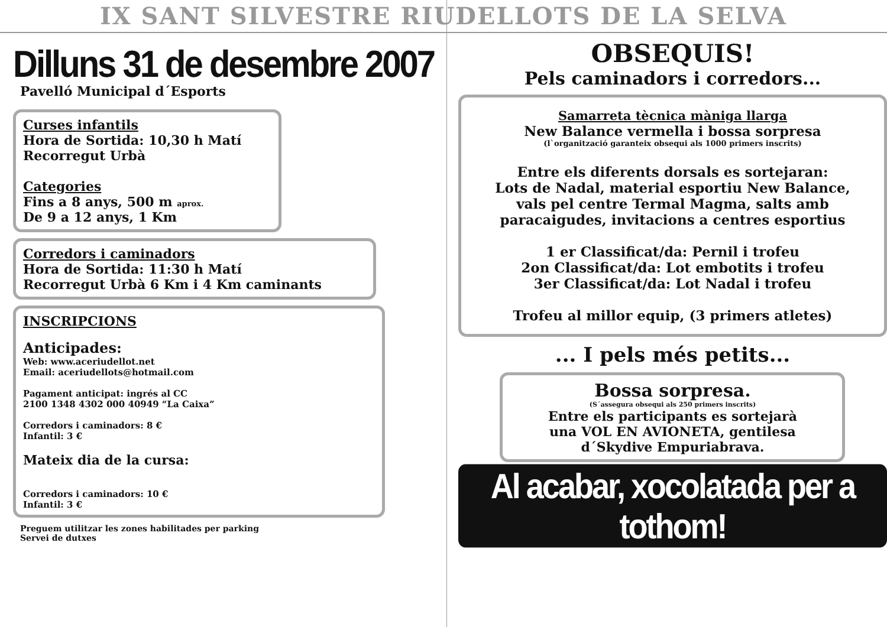IX SANT SILVESTRE RIUDELLOTS DE LA SELVA
Dilluns 31 de desembre 2007
Pavelló Municipal d´Esports
Curses infantils
Hora de Sortida: 10,30 h Matí
Recorregut Urbà
Categories
Fins a 8 anys, 500 m aprox.
De 9 a 12 anys, 1 Km
Corredors i caminadors
Hora de Sortida: 11:30 h Matí
Recorregut Urbà 6 Km i 4 Km caminants
INSCRIPCIONS
Anticipades:
Web: www.aceriudellot.net
Email: aceriudellots@hotmail.com
Pagament anticipat: ingrés al CC
2100 1348 4302 000 40949 “La Caixa”
Corredors i caminadors: 8 €
Infantil: 3 €
Mateix dia de la cursa:
Corredors i caminadors: 10 €
Infantil: 3 €
Preguem utilitzar les zones habilitades per parking
Servei de dutxes
OBSEQUIS!
Pels caminadors i corredors...
Samarreta tècnica màniga llarga
New Balance vermella i bossa sorpresa
(l`organització garanteix obsequi als 1000 primers inscrits)
Entre els diferents dorsals es sortejaran:
Lots de Nadal, material esportiu New Balance,
vals pel centre Termal Magma, salts amb
paracaigudes, invitacions a centres esportius
1 er Classificat/da: Pernil i trofeu
2on Classificat/da: Lot embotits i trofeu
3er Classificat/da: Lot Nadal i trofeu
Trofeu al millor equip, (3 primers atletes)
... I pels més petits...
Bossa sorpresa.
(S´assegura obsequi als 250 primers inscrits)
Entre els participants es sortejarà
una VOL EN AVIONETA, gentilesa
d´Skydive Empuriabrava.
Al acabar, xocolatada per a tothom!